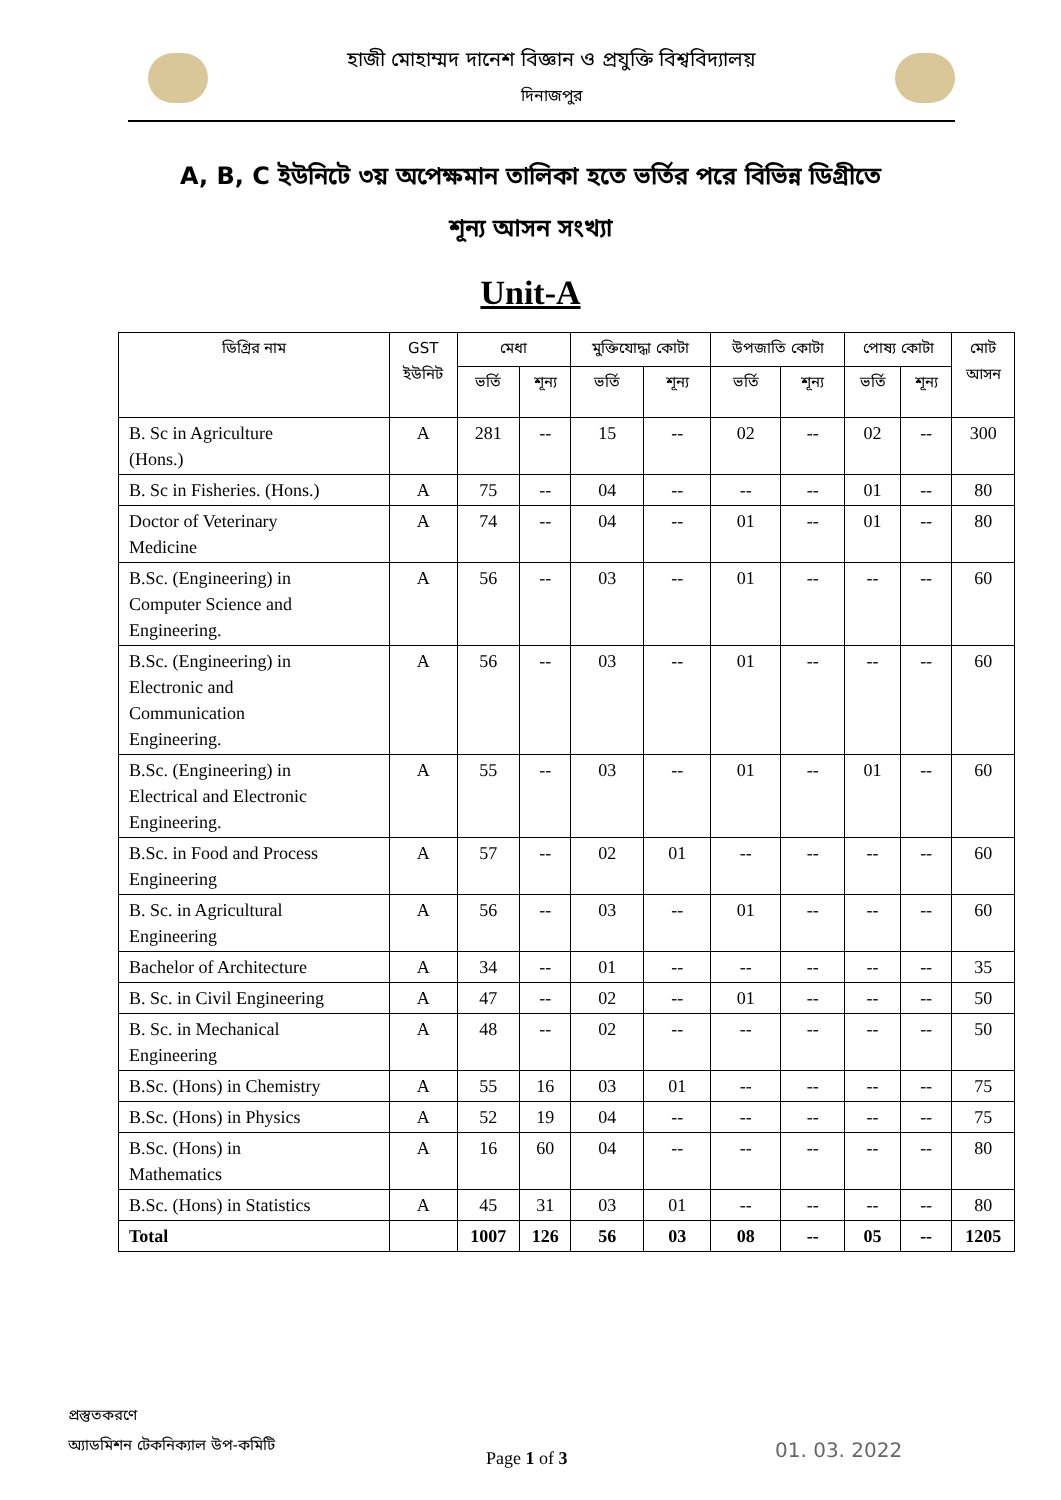হাজী মোহাম্মদ দানেশ বিজ্ঞান ও প্রযুক্তি বিশ্ববিদ্যালয়
দিনাজপুর
A, B, C ইউনিটে ৩য় অপেক্ষমান তালিকা হতে ভর্তির পরে বিভিন্ন ডিগ্রীতে
শূন্য আসন সংখ্যা
Unit-A
| ডিগ্রির নাম | GST ইউনিট | মেধা | | মুক্তিযোদ্ধা কোটা | | উপজাতি কোটা | | পোষ্য কোটা | | মোট আসন |
| --- | --- | --- | --- | --- | --- | --- | --- | --- | --- | --- |
| | | ভর্তি | শূন্য | ভর্তি | শূন্য | ভর্তি | শূন্য | ভর্তি | শূন্য | |
| B. Sc in Agriculture (Hons.) | A | 281 | -- | 15 | -- | 02 | -- | 02 | -- | 300 |
| B. Sc in Fisheries. (Hons.) | A | 75 | -- | 04 | -- | -- | -- | 01 | -- | 80 |
| Doctor of Veterinary Medicine | A | 74 | -- | 04 | -- | 01 | -- | 01 | -- | 80 |
| B.Sc. (Engineering) in Computer Science and Engineering. | A | 56 | -- | 03 | -- | 01 | -- | -- | -- | 60 |
| B.Sc. (Engineering) in Electronic and Communication Engineering. | A | 56 | -- | 03 | -- | 01 | -- | -- | -- | 60 |
| B.Sc. (Engineering) in Electrical and Electronic Engineering. | A | 55 | -- | 03 | -- | 01 | -- | 01 | -- | 60 |
| B.Sc. in Food and Process Engineering | A | 57 | -- | 02 | 01 | -- | -- | -- | -- | 60 |
| B. Sc. in Agricultural Engineering | A | 56 | -- | 03 | -- | 01 | -- | -- | -- | 60 |
| Bachelor of Architecture | A | 34 | -- | 01 | -- | -- | -- | -- | -- | 35 |
| B. Sc. in Civil Engineering | A | 47 | -- | 02 | -- | 01 | -- | -- | -- | 50 |
| B. Sc. in Mechanical Engineering | A | 48 | -- | 02 | -- | -- | -- | -- | -- | 50 |
| B.Sc. (Hons) in Chemistry | A | 55 | 16 | 03 | 01 | -- | -- | -- | -- | 75 |
| B.Sc. (Hons) in Physics | A | 52 | 19 | 04 | -- | -- | -- | -- | -- | 75 |
| B.Sc. (Hons) in Mathematics | A | 16 | 60 | 04 | -- | -- | -- | -- | -- | 80 |
| B.Sc. (Hons) in Statistics | A | 45 | 31 | 03 | 01 | -- | -- | -- | -- | 80 |
| Total | | 1007 | 126 | 56 | 03 | 08 | -- | 05 | -- | 1205 |
প্রস্তুতকরণে
অ্যাডমিশন টেকনিক্যাল উপ-কমিটি
Page 1 of 3 01. 03. 2022